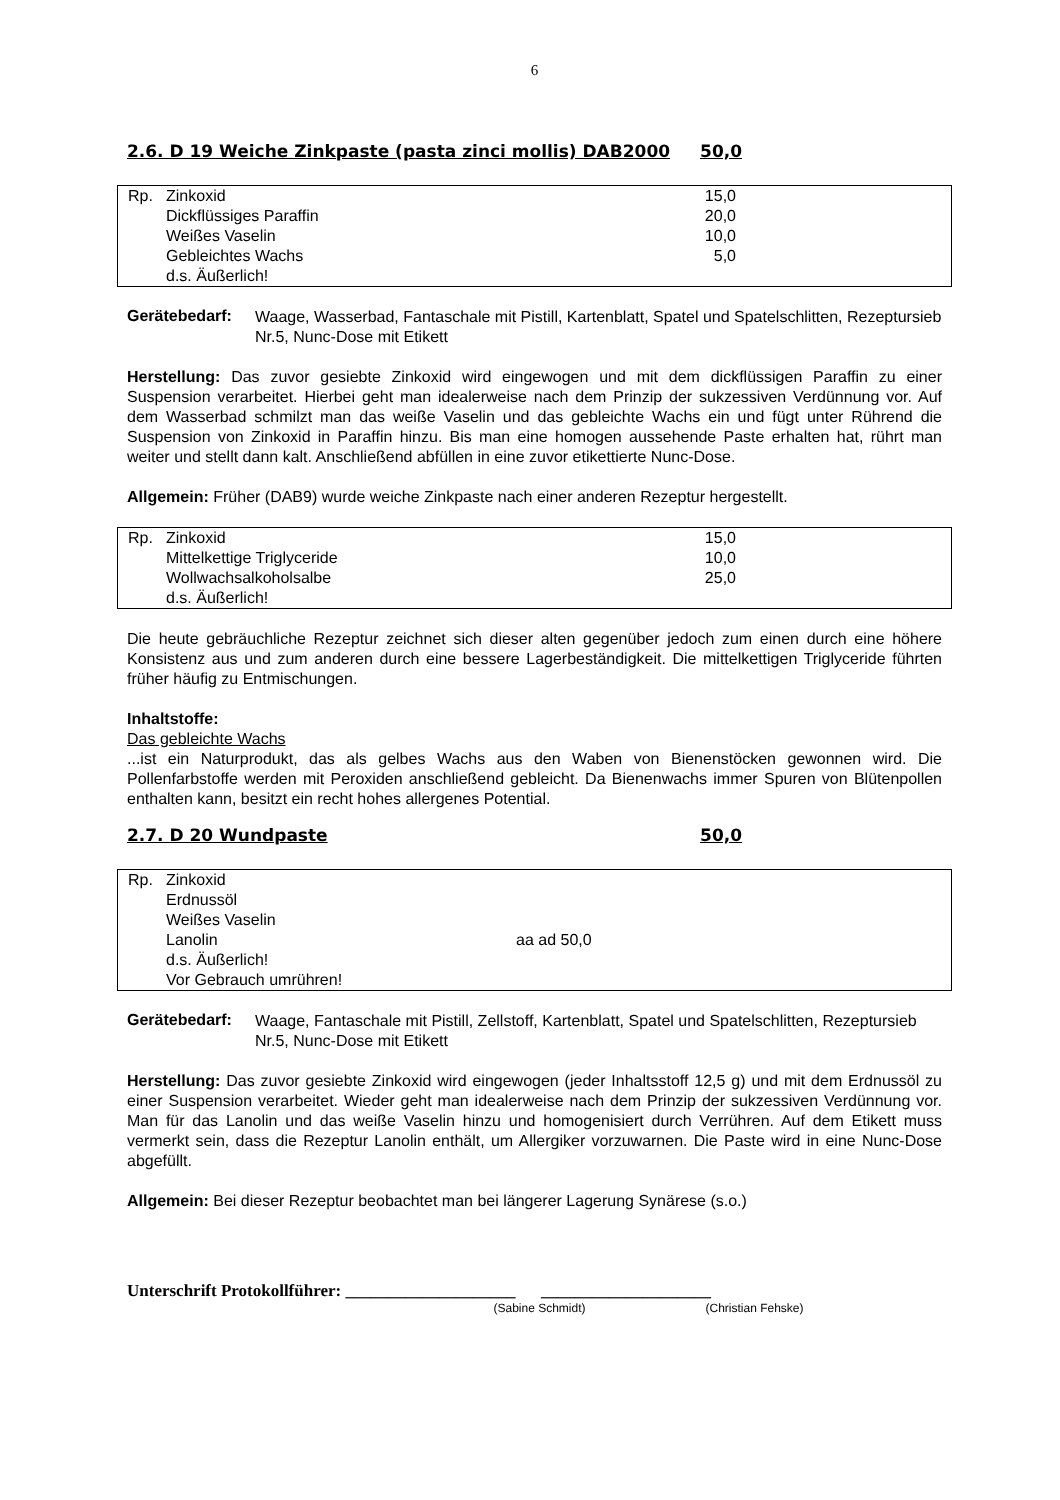6
2.6. D 19 Weiche Zinkpaste (pasta zinci mollis) DAB2000 50,0
| Rp. | Zinkoxid | 15,0 |
| | Dickflüssiges Paraffin | 20,0 |
| | Weißes Vaselin | 10,0 |
| | Gebleichtes Wachs | 5,0 |
| | d.s. Äußerlich! | |
Gerätebedarf:
Waage, Wasserbad, Fantaschale mit Pistill, Kartenblatt, Spatel und Spatelschlitten, Rezeptursieb Nr.5, Nunc-Dose mit Etikett
Herstellung: Das zuvor gesiebte Zinkoxid wird eingewogen und mit dem dickflüssigen Paraffin zu einer Suspension verarbeitet. Hierbei geht man idealerweise nach dem Prinzip der sukzessiven Verdünnung vor. Auf dem Wasserbad schmilzt man das weiße Vaselin und das gebleichte Wachs ein und fügt unter Rührend die Suspension von Zinkoxid in Paraffin hinzu. Bis man eine homogen aussehende Paste erhalten hat, rührt man weiter und stellt dann kalt. Anschließend abfüllen in eine zuvor etikettierte Nunc-Dose.
Allgemein: Früher (DAB9) wurde weiche Zinkpaste nach einer anderen Rezeptur hergestellt.
| Rp. | Zinkoxid | 15,0 |
| | Mittelkettige Triglyceride | 10,0 |
| | Wollwachsalkoholsalbe | 25,0 |
| | d.s. Äußerlich! | |
Die heute gebräuchliche Rezeptur zeichnet sich dieser alten gegenüber jedoch zum einen durch eine höhere Konsistenz aus und zum anderen durch eine bessere Lagerbeständigkeit. Die mittelkettigen Triglyceride führten früher häufig zu Entmischungen.
Inhaltstoffe:
Das gebleichte Wachs
...ist ein Naturprodukt, das als gelbes Wachs aus den Waben von Bienenstöcken gewonnen wird. Die Pollenfarbstoffe werden mit Peroxiden anschließend gebleicht. Da Bienenwachs immer Spuren von Blütenpollen enthalten kann, besitzt ein recht hohes allergenes Potential.
2.7. D 20 Wundpaste 50,0
| Rp. | Zinkoxid | |
| | Erdnussöl | |
| | Weißes Vaselin | |
| | Lanolin | aa ad 50,0 |
| | d.s. Äußerlich! | |
| | Vor Gebrauch umrühren! | |
Gerätebedarf:
Waage, Fantaschale mit Pistill, Zellstoff, Kartenblatt, Spatel und Spatelschlitten, Rezeptursieb Nr.5, Nunc-Dose mit Etikett
Herstellung: Das zuvor gesiebte Zinkoxid wird eingewogen (jeder Inhaltsstoff 12,5 g) und mit dem Erdnussöl zu einer Suspension verarbeitet. Wieder geht man idealerweise nach dem Prinzip der sukzessiven Verdünnung vor. Man für das Lanolin und das weiße Vaselin hinzu und homogenisiert durch Verrühren. Auf dem Etikett muss vermerkt sein, dass die Rezeptur Lanolin enthält, um Allergiker vorzuwarnen. Die Paste wird in eine Nunc-Dose abgefüllt.
Allgemein: Bei dieser Rezeptur beobachtet man bei längerer Lagerung Synärese (s.o.)
Unterschrift Protokollführer: ____________________ ____________________
(Sabine Schmidt) (Christian Fehske)